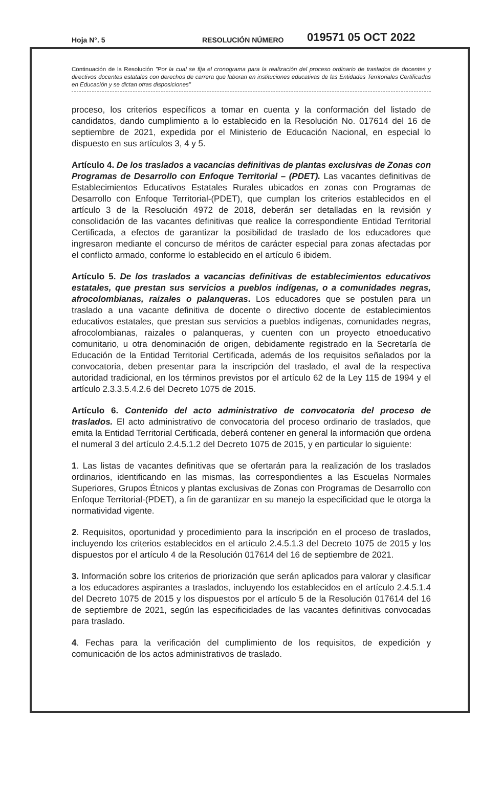Hoja N°. 5
RESOLUCIÓN NÚMERO
019571 05 OCT 2022
Continuación de la Resolución "Por la cual se fija el cronograma para la realización del proceso ordinario de traslados de docentes y directivos docentes estatales con derechos de carrera que laboran en instituciones educativas de las Entidades Territoriales Certificadas en Educación y se dictan otras disposiciones"
proceso, los criterios específicos a tomar en cuenta y la conformación del listado de candidatos, dando cumplimiento a lo establecido en la Resolución No. 017614 del 16 de septiembre de 2021, expedida por el Ministerio de Educación Nacional, en especial lo dispuesto en sus artículos 3, 4 y 5.
Artículo 4. De los traslados a vacancias definitivas de plantas exclusivas de Zonas con Programas de Desarrollo con Enfoque Territorial – (PDET). Las vacantes definitivas de Establecimientos Educativos Estatales Rurales ubicados en zonas con Programas de Desarrollo con Enfoque Territorial-(PDET), que cumplan los criterios establecidos en el artículo 3 de la Resolución 4972 de 2018, deberán ser detalladas en la revisión y consolidación de las vacantes definitivas que realice la correspondiente Entidad Territorial Certificada, a efectos de garantizar la posibilidad de traslado de los educadores que ingresaron mediante el concurso de méritos de carácter especial para zonas afectadas por el conflicto armado, conforme lo establecido en el artículo 6 ibidem.
Artículo 5. De los traslados a vacancias definitivas de establecimientos educativos estatales, que prestan sus servicios a pueblos indígenas, o a comunidades negras, afrocolombianas, raizales o palanqueras. Los educadores que se postulen para un traslado a una vacante definitiva de docente o directivo docente de establecimientos educativos estatales, que prestan sus servicios a pueblos indígenas, comunidades negras, afrocolombianas, raizales o palanqueras, y cuenten con un proyecto etnoeducativo comunitario, u otra denominación de origen, debidamente registrado en la Secretaría de Educación de la Entidad Territorial Certificada, además de los requisitos señalados por la convocatoria, deben presentar para la inscripción del traslado, el aval de la respectiva autoridad tradicional, en los términos previstos por el artículo 62 de la Ley 115 de 1994 y el artículo 2.3.3.5.4.2.6 del Decreto 1075 de 2015.
Artículo 6. Contenido del acto administrativo de convocatoria del proceso de traslados. El acto administrativo de convocatoria del proceso ordinario de traslados, que emita la Entidad Territorial Certificada, deberá contener en general la información que ordena el numeral 3 del artículo 2.4.5.1.2 del Decreto 1075 de 2015, y en particular lo siguiente:
1. Las listas de vacantes definitivas que se ofertarán para la realización de los traslados ordinarios, identificando en las mismas, las correspondientes a las Escuelas Normales Superiores, Grupos Étnicos y plantas exclusivas de Zonas con Programas de Desarrollo con Enfoque Territorial-(PDET), a fin de garantizar en su manejo la especificidad que le otorga la normatividad vigente.
2. Requisitos, oportunidad y procedimiento para la inscripción en el proceso de traslados, incluyendo los criterios establecidos en el artículo 2.4.5.1.3 del Decreto 1075 de 2015 y los dispuestos por el artículo 4 de la Resolución 017614 del 16 de septiembre de 2021.
3. Información sobre los criterios de priorización que serán aplicados para valorar y clasificar a los educadores aspirantes a traslados, incluyendo los establecidos en el artículo 2.4.5.1.4 del Decreto 1075 de 2015 y los dispuestos por el artículo 5 de la Resolución 017614 del 16 de septiembre de 2021, según las especificidades de las vacantes definitivas convocadas para traslado.
4. Fechas para la verificación del cumplimiento de los requisitos, de expedición y comunicación de los actos administrativos de traslado.